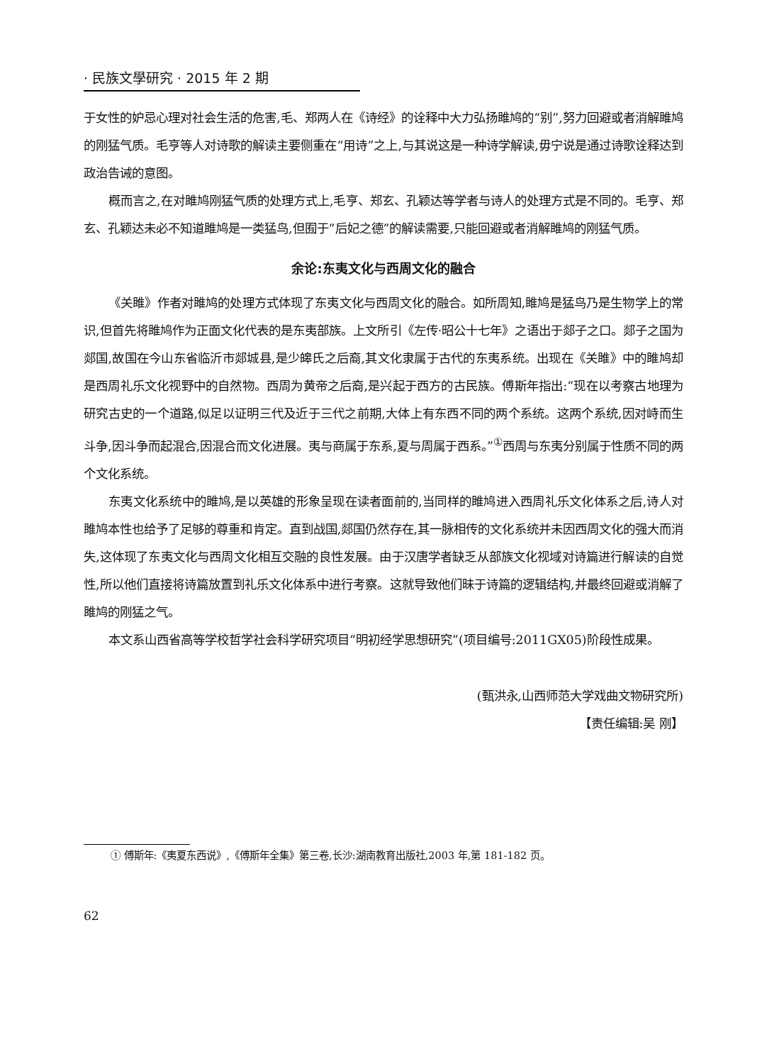· 民族文學研究 · 2015 年 2 期
于女性的妒忌心理对社会生活的危害,毛、郑两人在《诗经》的诠释中大力弘扬雎鸠的“别”,努力回避或者消解雎鸠的刚猛气质。毛亨等人对诗歌的解读主要侧重在“用诗”之上,与其说这是一种诗学解读,毋宁说是通过诗歌诠释达到政治告诫的意图。
概而言之,在对雎鸠刚猛气质的处理方式上,毛亨、郑玄、孔颖达等学者与诗人的处理方式是不同的。毛亨、郑玄、孔颖达未必不知道雎鸠是一类猛鸟,但囿于“后妃之德”的解读需要,只能回避或者消解雎鸠的刚猛气质。
余论:东夷文化与西周文化的融合
《关雎》作者对雎鸠的处理方式体现了东夷文化与西周文化的融合。如所周知,雎鸠是猛鸟乃是生物学上的常识,但首先将雎鸠作为正面文化代表的是东夷部族。上文所引《左传·昭公十七年》之语出于郯子之口。郯子之国为郯国,故国在今山东省临沂市郯城县,是少皞氏之后裔,其文化隶属于古代的东夷系统。出现在《关雎》中的雎鸠却是西周礼乐文化视野中的自然物。西周为黄帝之后裔,是兴起于西方的古民族。傅斯年指出:“现在以考察古地理为研究古史的一个道路,似足以证明三代及近于三代之前期,大体上有东西不同的两个系统。这两个系统,因对峙而生斗争,因斗争而起混合,因混合而文化进展。夷与商属于东系,夏与周属于西系。”<sup>①</sup>西周与东夷分别属于性质不同的两个文化系统。
东夷文化系统中的雎鸠,是以英雄的形象呈现在读者面前的,当同样的雎鸠进入西周礼乐文化体系之后,诗人对雎鸠本性也给予了足够的尊重和肯定。直到战国,郯国仍然存在,其一脉相传的文化系统并未因西周文化的强大而消失,这体现了东夷文化与西周文化相互交融的良性发展。由于汉唐学者缺乏从部族文化视域对诗篇进行解读的自觉性,所以他们直接将诗篇放置到礼乐文化体系中进行考察。这就导致他们昧于诗篇的逻辑结构,并最终回避或消解了雎鸠的刚猛之气。
本文系山西省高等学校哲学社会科学研究项目“明初经学思想研究”(项目编号:2011GX05)阶段性成果。
(甄洪永,山西师范大学戏曲文物研究所)
【责任编辑:吴 刚】
① 傅斯年:《夷夏东西说》,《傅斯年全集》第三卷,长沙:湖南教育出版社,2003 年,第 181-182 页。
62